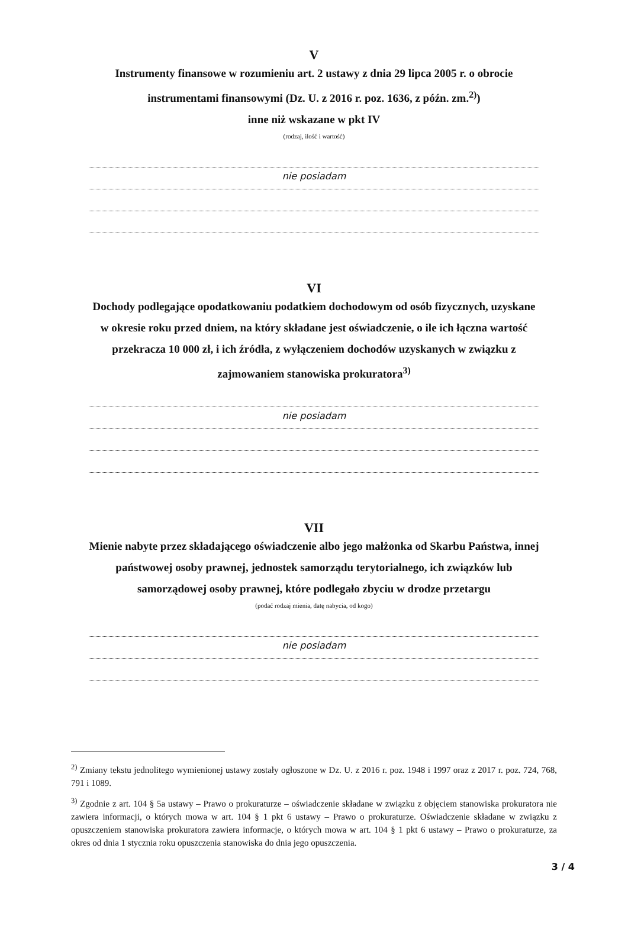V
Instrumenty finansowe w rozumieniu art. 2 ustawy z dnia 29 lipca 2005 r. o obrocie instrumentami finansowymi (Dz. U. z 2016 r. poz. 1636, z późn. zm.<sup>2)</sup>)
inne niż wskazane w pkt IV
(rodzaj, ilość i wartość)
nie posiadam
VI
Dochody podlegające opodatkowaniu podatkiem dochodowym od osób fizycznych, uzyskane w okresie roku przed dniem, na który składane jest oświadczenie, o ile ich łączna wartość przekracza 10 000 zł, i ich źródła, z wyłączeniem dochodów uzyskanych w związku z zajmowaniem stanowiska prokuratora<sup>3)</sup>
nie posiadam
VII
Mienie nabyte przez składającego oświadczenie albo jego małżonka od Skarbu Państwa, innej państwowej osoby prawnej, jednostek samorządu terytorialnego, ich związków lub samorządowej osoby prawnej, które podlegało zbyciu w drodze przetargu
(podać rodzaj mienia, datę nabycia, od kogo)
nie posiadam
<sup>2)</sup> Zmiany tekstu jednolitego wymienionej ustawy zostały ogłoszone w Dz. U. z 2016 r. poz. 1948 i 1997 oraz z 2017 r. poz. 724, 768, 791 i 1089.
<sup>3)</sup> Zgodnie z art. 104 § 5a ustawy – Prawo o prokuraturze – oświadczenie składane w związku z objęciem stanowiska prokuratora nie zawiera informacji, o których mowa w art. 104 § 1 pkt 6 ustawy – Prawo o prokuraturze. Oświadczenie składane w związku z opuszczeniem stanowiska prokuratora zawiera informacje, o których mowa w art. 104 § 1 pkt 6 ustawy – Prawo o prokuraturze, za okres od dnia 1 stycznia roku opuszczenia stanowiska do dnia jego opuszczenia.
3 / 4